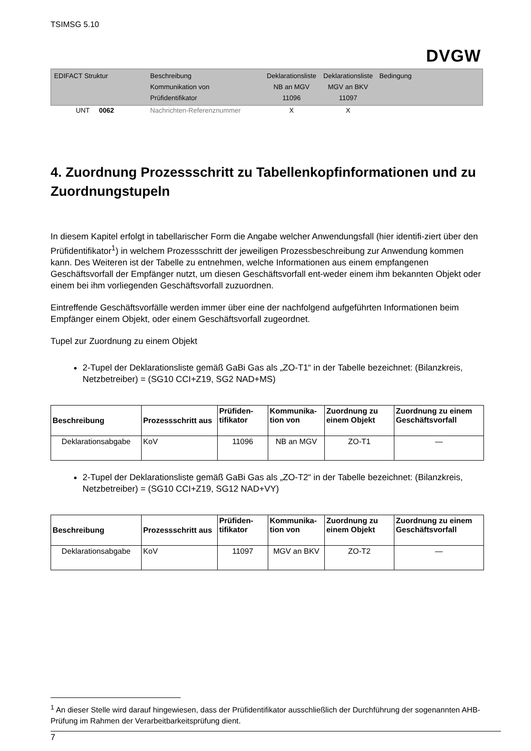TSIMSG 5.10
DVGW
| EDIFACT Struktur | Beschreibung Kommunikation von Prüfidentifikator | Deklarationsliste NB an MGV 11096 | Deklarationsliste MGV an BKV 11097 | Bedingung |
| UNT 0062 | Nachrichten-Referenznummer | X | X | |
4. Zuordnung Prozessschritt zu Tabellenkopfinformationen und zu Zuordnungstupeln
In diesem Kapitel erfolgt in tabellarischer Form die Angabe welcher Anwendungsfall (hier identifi-ziert über den Prüfidentifikator<sup>1</sup>) in welchem Prozessschritt der jeweiligen Prozessbeschreibung zur Anwendung kommen kann. Des Weiteren ist der Tabelle zu entnehmen, welche Informationen aus einem empfangenen Geschäftsvorfall der Empfänger nutzt, um diesen Geschäftsvorfall ent-weder einem ihm bekannten Objekt oder einem bei ihm vorliegenden Geschäftsvorfall zuzuordnen.
Eintreffende Geschäftsvorfälle werden immer über eine der nachfolgend aufgeführten Informationen beim Empfänger einem Objekt, oder einem Geschäftsvorfall zugeordnet.
Tupel zur Zuordnung zu einem Objekt
2-Tupel der Deklarationsliste gemäß GaBi Gas als „ZO-T1“ in der Tabelle bezeichnet: (Bilanzkreis, Netzbetreiber) = (SG10 CCI+Z19, SG2 NAD+MS)
| Beschreibung | Prozessschritt aus | Prüfiden- tifikator | Kommunika- tion von | Zuordnung zu einem Objekt | Zuordnung zu einem Geschäftsvorfall |
| --- | --- | --- | --- | --- | --- |
| Deklarationsabgabe | KoV | 11096 | NB an MGV | ZO-T1 | — |
2-Tupel der Deklarationsliste gemäß GaBi Gas als „ZO-T2“ in der Tabelle bezeichnet: (Bilanzkreis, Netzbetreiber) = (SG10 CCI+Z19, SG12 NAD+VY)
| Beschreibung | Prozessschritt aus | Prüfiden- tifikator | Kommunika- tion von | Zuordnung zu einem Objekt | Zuordnung zu einem Geschäftsvorfall |
| --- | --- | --- | --- | --- | --- |
| Deklarationsabgabe | KoV | 11097 | MGV an BKV | ZO-T2 | — |
<sup>1</sup> An dieser Stelle wird darauf hingewiesen, dass der Prüfidentifikator ausschließlich der Durchführung der sogenannten AHB-Prüfung im Rahmen der Verarbeitbarkeitsprüfung dient.
7